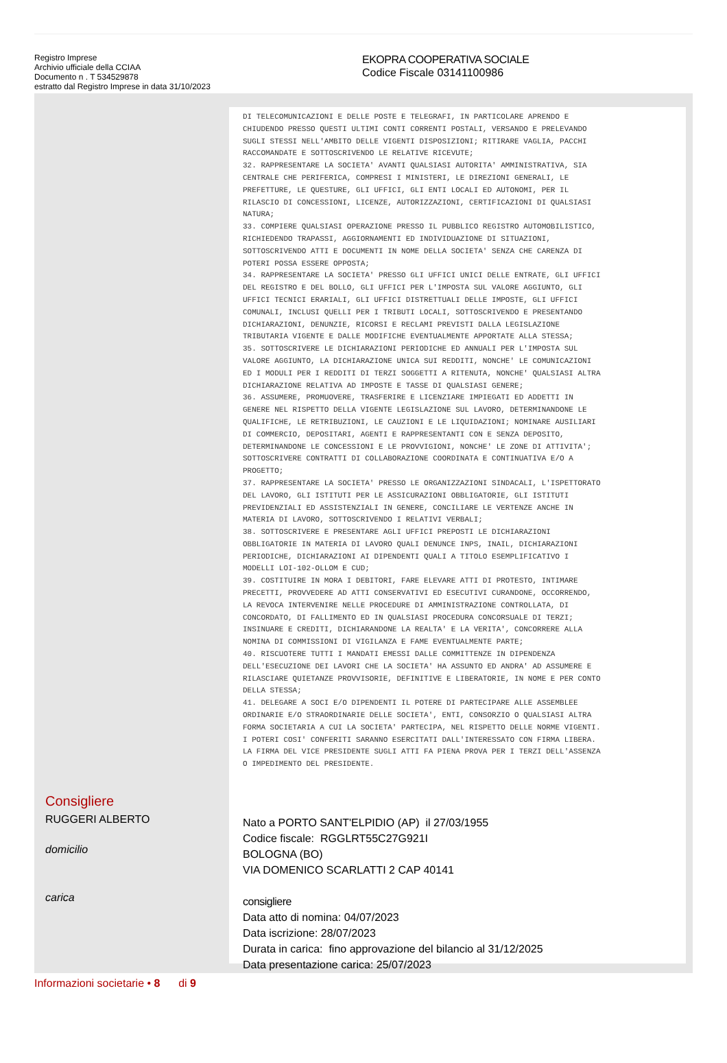Registro Imprese
Archivio ufficiale della CCIAA
Documento n . T 534529878
estratto dal Registro Imprese in data 31/10/2023
EKOPRA COOPERATIVA SOCIALE
Codice Fiscale 03141100986
Consigliere
RUGGERI ALBERTO
domicilio
carica
DI TELECOMUNICAZIONI E DELLE POSTE E TELEGRAFI, IN PARTICOLARE APRENDO E CHIUDENDO PRESSO QUESTI ULTIMI CONTI CORRENTI POSTALI, VERSANDO E PRELEVANDO SUGLI STESSI NELL'AMBITO DELLE VIGENTI DISPOSIZIONI; RITIRARE VAGLIA, PACCHI RACCOMANDATE E SOTTOSCRIVENDO LE RELATIVE RICEVUTE; 32. RAPPRESENTARE LA SOCIETA' AVANTI QUALSIASI AUTORITA' AMMINISTRATIVA, SIA CENTRALE CHE PERIFERICA, COMPRESI I MINISTERI, LE DIREZIONI GENERALI, LE PREFETTURE, LE QUESTURE, GLI UFFICI, GLI ENTI LOCALI ED AUTONOMI, PER IL RILASCIO DI CONCESSIONI, LICENZE, AUTORIZZAZIONI, CERTIFICAZIONI DI QUALSIASI NATURA; 33. COMPIERE QUALSIASI OPERAZIONE PRESSO IL PUBBLICO REGISTRO AUTOMOBILISTICO, RICHIEDENDO TRAPASSI, AGGIORNAMENTI ED INDIVIDUAZIONE DI SITUAZIONI, SOTTOSCRIVENDO ATTI E DOCUMENTI IN NOME DELLA SOCIETA' SENZA CHE CARENZA DI POTERI POSSA ESSERE OPPOSTA; 34. RAPPRESENTARE LA SOCIETA' PRESSO GLI UFFICI UNICI DELLE ENTRATE, GLI UFFICI DEL REGISTRO E DEL BOLLO, GLI UFFICI PER L'IMPOSTA SUL VALORE AGGIUNTO, GLI UFFICI TECNICI ERARIALI, GLI UFFICI DISTRETTUALI DELLE IMPOSTE, GLI UFFICI COMUNALI, INCLUSI QUELLI PER I TRIBUTI LOCALI, SOTTOSCRIVENDO E PRESENTANDO DICHIARAZIONI, DENUNZIE, RICORSI E RECLAMI PREVISTI DALLA LEGISLAZIONE TRIBUTARIA VIGENTE E DALLE MODIFICHE EVENTUALMENTE APPORTATE ALLA STESSA; 35. SOTTOSCRIVERE LE DICHIARAZIONI PERIODICHE ED ANNUALI PER L'IMPOSTA SUL VALORE AGGIUNTO, LA DICHIARAZIONE UNICA SUI REDDITI, NONCHE' LE COMUNICAZIONI ED I MODULI PER I REDDITI DI TERZI SOGGETTI A RITENUTA, NONCHE' QUALSIASI ALTRA DICHIARAZIONE RELATIVA AD IMPOSTE E TASSE DI QUALSIASI GENERE; 36. ASSUMERE, PROMUOVERE, TRASFERIRE E LICENZIARE IMPIEGATI ED ADDETTI IN GENERE NEL RISPETTO DELLA VIGENTE LEGISLAZIONE SUL LAVORO, DETERMINANDONE LE QUALIFICHE, LE RETRIBUZIONI, LE CAUZIONI E LE LIQUIDAZIONI; NOMINARE AUSILIARI DI COMMERCIO, DEPOSITARI, AGENTI E RAPPRESENTANTI CON E SENZA DEPOSITO, DETERMINANDONE LE CONCESSIONI E LE PROVVIGIONI, NONCHE' LE ZONE DI ATTIVITA'; SOTTOSCRIVERE CONTRATTI DI COLLABORAZIONE COORDINATA E CONTINUATIVA E/O A PROGETTO; 37. RAPPRESENTARE LA SOCIETA' PRESSO LE ORGANIZZAZIONI SINDACALI, L'ISPETTORATO DEL LAVORO, GLI ISTITUTI PER LE ASSICURAZIONI OBBLIGATORIE, GLI ISTITUTI PREVIDENZIALI ED ASSISTENZIALI IN GENERE, CONCILIARE LE VERTENZE ANCHE IN MATERIA DI LAVORO, SOTTOSCRIVENDO I RELATIVI VERBALI; 38. SOTTOSCRIVERE E PRESENTARE AGLI UFFICI PREPOSTI LE DICHIARAZIONI OBBLIGATORIE IN MATERIA DI LAVORO QUALI DENUNCE INPS, INAIL, DICHIARAZIONI PERIODICHE, DICHIARAZIONI AI DIPENDENTI QUALI A TITOLO ESEMPLIFICATIVO I MODELLI LOI-102-OLLOM E CUD; 39. COSTITUIRE IN MORA I DEBITORI, FARE ELEVARE ATTI DI PROTESTO, INTIMARE PRECETTI, PROVVEDERE AD ATTI CONSERVATIVI ED ESECUTIVI CURANDONE, OCCORRENDO, LA REVOCA INTERVENIRE NELLE PROCEDURE DI AMMINISTRAZIONE CONTROLLATA, DI CONCORDATO, DI FALLIMENTO ED IN QUALSIASI PROCEDURA CONCORSUALE DI TERZI; INSINUARE E CREDITI, DICHIARANDONE LA REALTA' E LA VERITA', CONCORRERE ALLA NOMINA DI COMMISSIONI DI VIGILANZA E FAME EVENTUALMENTE PARTE; 40. RISCUOTERE TUTTI I MANDATI EMESSI DALLE COMMITTENZE IN DIPENDENZA DELL'ESECUZIONE DEI LAVORI CHE LA SOCIETA' HA ASSUNTO ED ANDRA' AD ASSUMERE E RILASCIARE QUIETANZE PROVVISORIE, DEFINITIVE E LIBERATORIE, IN NOME E PER CONTO DELLA STESSA; 41. DELEGARE A SOCI E/O DIPENDENTI IL POTERE DI PARTECIPARE ALLE ASSEMBLEE ORDINARIE E/O STRAORDINARIE DELLE SOCIETA', ENTI, CONSORZIO O QUALSIASI ALTRA FORMA SOCIETARIA A CUI LA SOCIETA' PARTECIPA, NEL RISPETTO DELLE NORME VIGENTI. I POTERI COSI' CONFERITI SARANNO ESERCITATI DALL'INTERESSATO CON FIRMA LIBERA. LA FIRMA DEL VICE PRESIDENTE SUGLI ATTI FA PIENA PROVA PER I TERZI DELL'ASSENZA O IMPEDIMENTO DEL PRESIDENTE.
Nato a PORTO SANT'ELPIDIO (AP) il 27/03/1955
Codice fiscale: RGGLRT55C27G921I
BOLOGNA (BO)
VIA DOMENICO SCARLATTI 2 CAP 40141
consigliere
Data atto di nomina: 04/07/2023
Data iscrizione: 28/07/2023
Durata in carica: fino approvazione del bilancio al 31/12/2025
Data presentazione carica: 25/07/2023
Informazioni societarie • 8 di 9